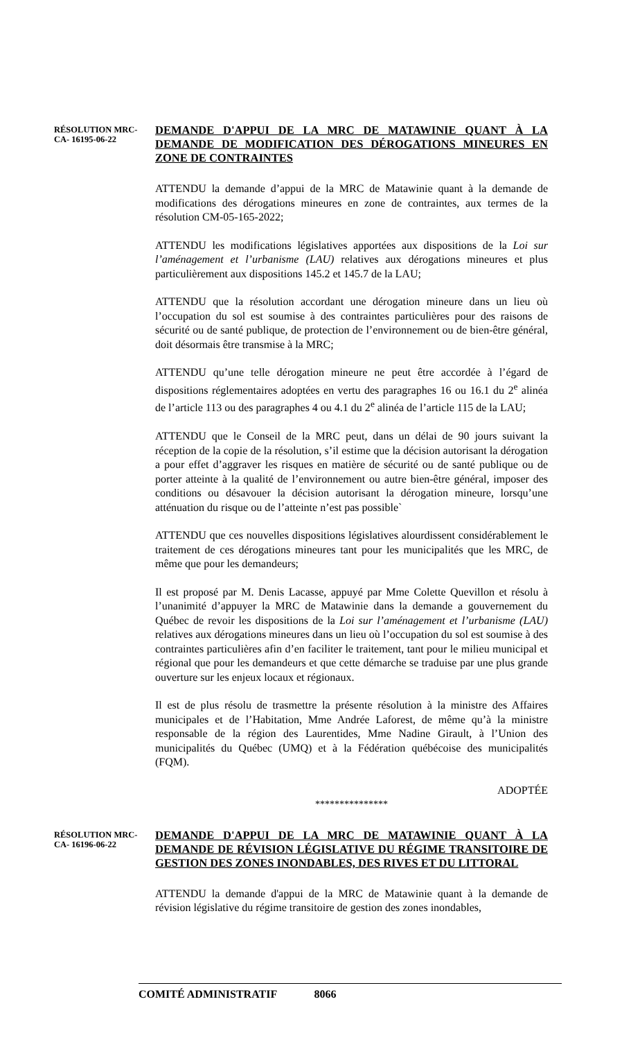RÉSOLUTION MRC-
CA- 16195-06-22
DEMANDE D'APPUI DE LA MRC DE MATAWINIE QUANT À LA DEMANDE DE MODIFICATION DES DÉROGATIONS MINEURES EN ZONE DE CONTRAINTES
ATTENDU la demande d’appui de la MRC de Matawinie quant à la demande de modifications des dérogations mineures en zone de contraintes, aux termes de la résolution CM-05-165-2022;
ATTENDU les modifications législatives apportées aux dispositions de la Loi sur l’aménagement et l’urbanisme (LAU) relatives aux dérogations mineures et plus particulièrement aux dispositions 145.2 et 145.7 de la LAU;
ATTENDU que la résolution accordant une dérogation mineure dans un lieu où l’occupation du sol est soumise à des contraintes particulières pour des raisons de sécurité ou de santé publique, de protection de l’environnement ou de bien-être général, doit désormais être transmise à la MRC;
ATTENDU qu’une telle dérogation mineure ne peut être accordée à l’égard de dispositions réglementaires adoptées en vertu des paragraphes 16 ou 16.1 du 2<sup>e</sup> alinéa de l’article 113 ou des paragraphes 4 ou 4.1 du 2<sup>e</sup> alinéa de l’article 115 de la LAU;
ATTENDU que le Conseil de la MRC peut, dans un délai de 90 jours suivant la réception de la copie de la résolution, s’il estime que la décision autorisant la dérogation a pour effet d’aggraver les risques en matière de sécurité ou de santé publique ou de porter atteinte à la qualité de l’environnement ou autre bien-être général, imposer des conditions ou désavouer la décision autorisant la dérogation mineure, lorsqu’une atténuation du risque ou de l’atteinte n’est pas possible`
ATTENDU que ces nouvelles dispositions législatives alourdissent considérablement le traitement de ces dérogations mineures tant pour les municipalités que les MRC, de même que pour les demandeurs;
Il est proposé par M. Denis Lacasse, appuyé par Mme Colette Quevillon et résolu à l’unanimité d’appuyer la MRC de Matawinie dans la demande a gouvernement du Québec de revoir les dispositions de la Loi sur l’aménagement et l’urbanisme (LAU) relatives aux dérogations mineures dans un lieu où l’occupation du sol est soumise à des contraintes particulières afin d’en faciliter le traitement, tant pour le milieu municipal et régional que pour les demandeurs et que cette démarche se traduise par une plus grande ouverture sur les enjeux locaux et régionaux.
Il est de plus résolu de trasmettre la présente résolution à la ministre des Affaires municipales et de l’Habitation, Mme Andrée Laforest, de même qu’à la ministre responsable de la région des Laurentides, Mme Nadine Girault, à l’Union des municipalités du Québec (UMQ) et à la Fédération québécoise des municipalités (FQM).
ADOPTÉE
***************
RÉSOLUTION MRC-
CA- 16196-06-22
DEMANDE D'APPUI DE LA MRC DE MATAWINIE QUANT À LA DEMANDE DE RÉVISION LÉGISLATIVE DU RÉGIME TRANSITOIRE DE GESTION DES ZONES INONDABLES, DES RIVES ET DU LITTORAL
ATTENDU la demande d'appui de la MRC de Matawinie quant à la demande de révision législative du régime transitoire de gestion des zones inondables,
COMITÉ ADMINISTRATIF 8066